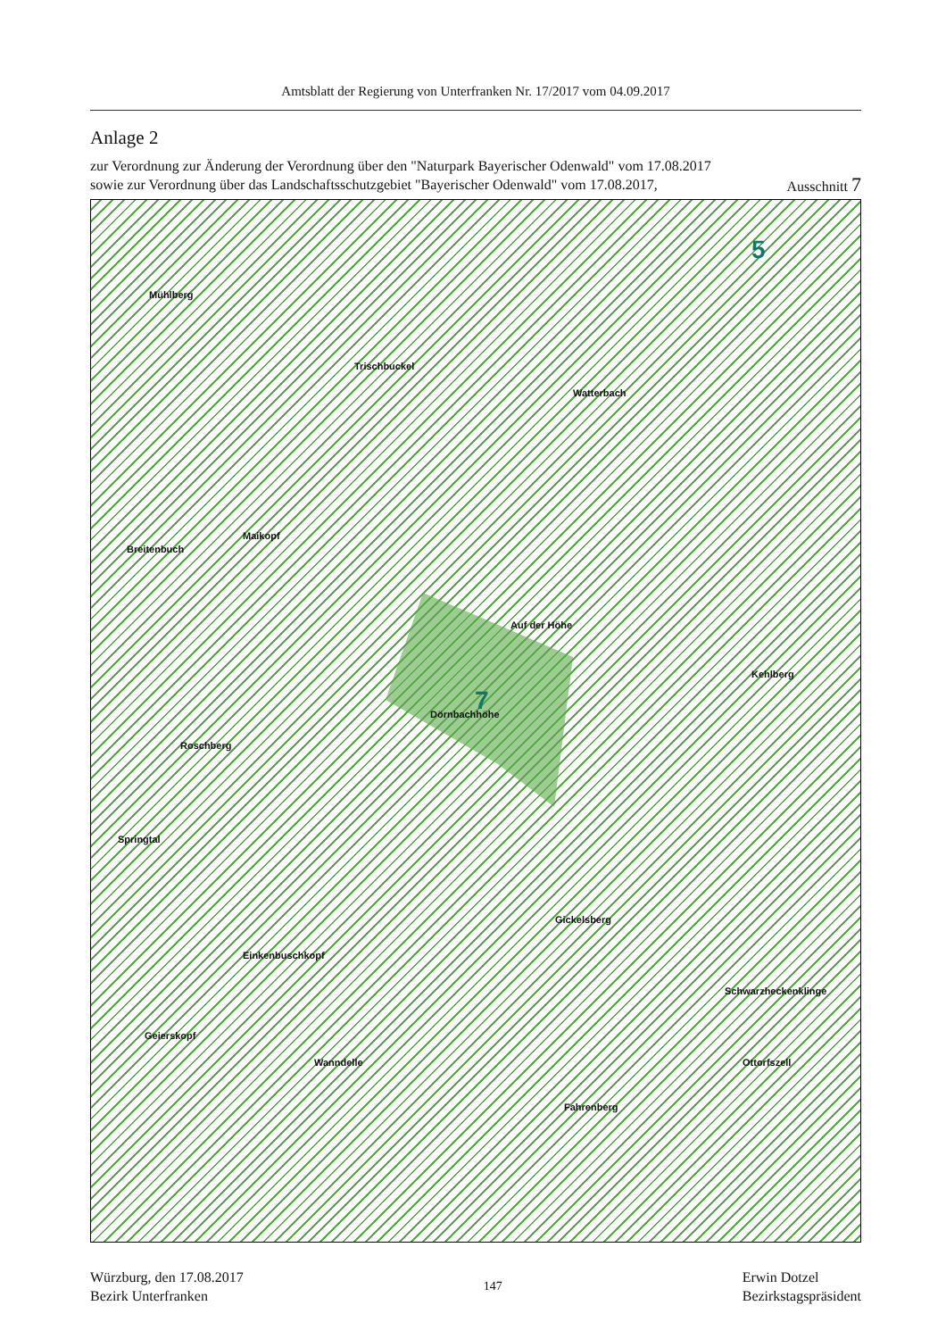Amtsblatt der Regierung von Unterfranken Nr. 17/2017 vom 04.09.2017
Anlage 2
zur Verordnung zur Änderung der Verordnung über den "Naturpark Bayerischer Odenwald" vom 17.08.2017
sowie zur Verordnung über das Landschaftsschutzgebiet "Bayerischer Odenwald" vom 17.08.2017,
Ausschnitt 7
5
7
Mühlberg
Trischbuckel
Watterbach
Breitenbuch
Maikopf
Auf der Höhe
Dörnbachhöhe
Kehlberg
Roschberg
Springtal
Gickelsberg
Einkenbuschkopf
Geierskopf
Wanndelle
Fahrenberg
Schwarzheckenklinge
Ottorfszell
Würzburg, den 17.08.2017
Bezirk Unterfranken
147
Erwin Dotzel
Bezirkstagspräsident